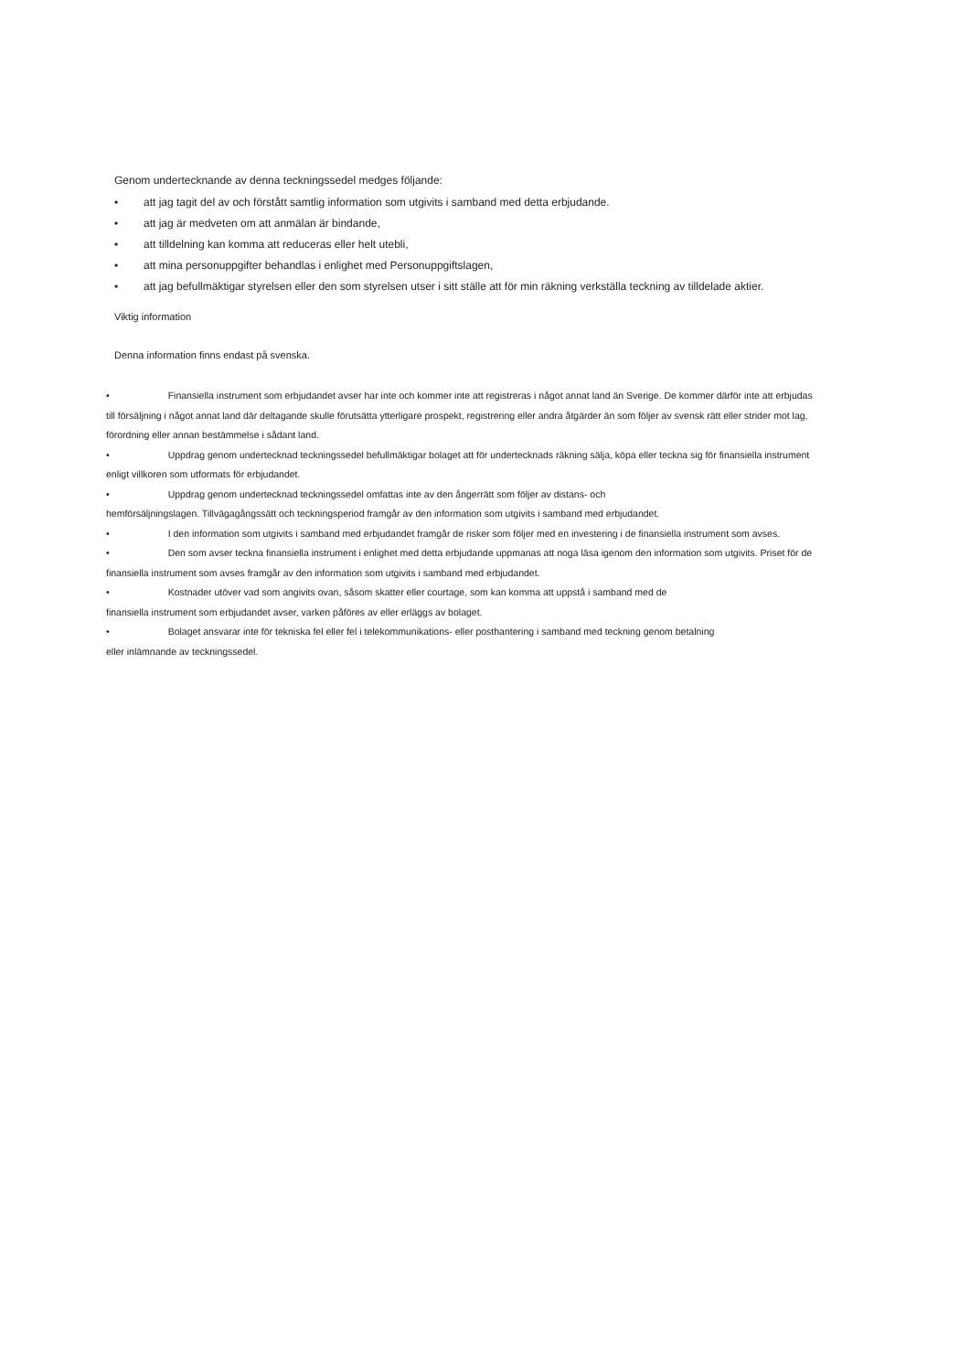Genom undertecknande av denna teckningssedel medges följande:
• att jag tagit del av och förstått samtlig information som utgivits i samband med detta erbjudande.
• att jag är medveten om att anmälan är bindande,
• att tilldelning kan komma att reduceras eller helt utebli,
• att mina personuppgifter behandlas i enlighet med Personuppgiftslagen,
• att jag befullmäktigar styrelsen eller den som styrelsen utser i sitt ställe att för min räkning verkställa teckning av tilldelade aktier.
Viktig information
Denna information finns endast på svenska.
• Finansiella instrument som erbjudandet avser har inte och kommer inte att registreras i något annat land än Sverige. De kommer därför inte att erbjudas till försäljning i något annat land där deltagande skulle förutsätta ytterligare prospekt, registrering eller andra åtgärder än som följer av svensk rätt eller strider mot lag, förordning eller annan bestämmelse i sådant land.
• Uppdrag genom undertecknad teckningssedel befullmäktigar bolaget att för undertecknads räkning sälja, köpa eller teckna sig för finansiella instrument enligt villkoren som utformats för erbjudandet.
• Uppdrag genom undertecknad teckningssedel omfattas inte av den ångerrätt som följer av distans- och
hemförsäljningslagen. Tillvägagångssätt och teckningsperiod framgår av den information som utgivits i samband med erbjudandet.
• I den information som utgivits i samband med erbjudandet framgår de risker som följer med en investering i de finansiella instrument som avses.
• Den som avser teckna finansiella instrument i enlighet med detta erbjudande uppmanas att noga läsa igenom den information som utgivits. Priset för de finansiella instrument som avses framgår av den information som utgivits i samband med erbjudandet.
• Kostnader utöver vad som angivits ovan, såsom skatter eller courtage, som kan komma att uppstå i samband med de
finansiella instrument som erbjudandet avser, varken påföres av eller erläggs av bolaget.
• Bolaget ansvarar inte för tekniska fel eller fel i telekommunikations- eller posthantering i samband med teckning genom betalning
eller inlämnande av teckningssedel.